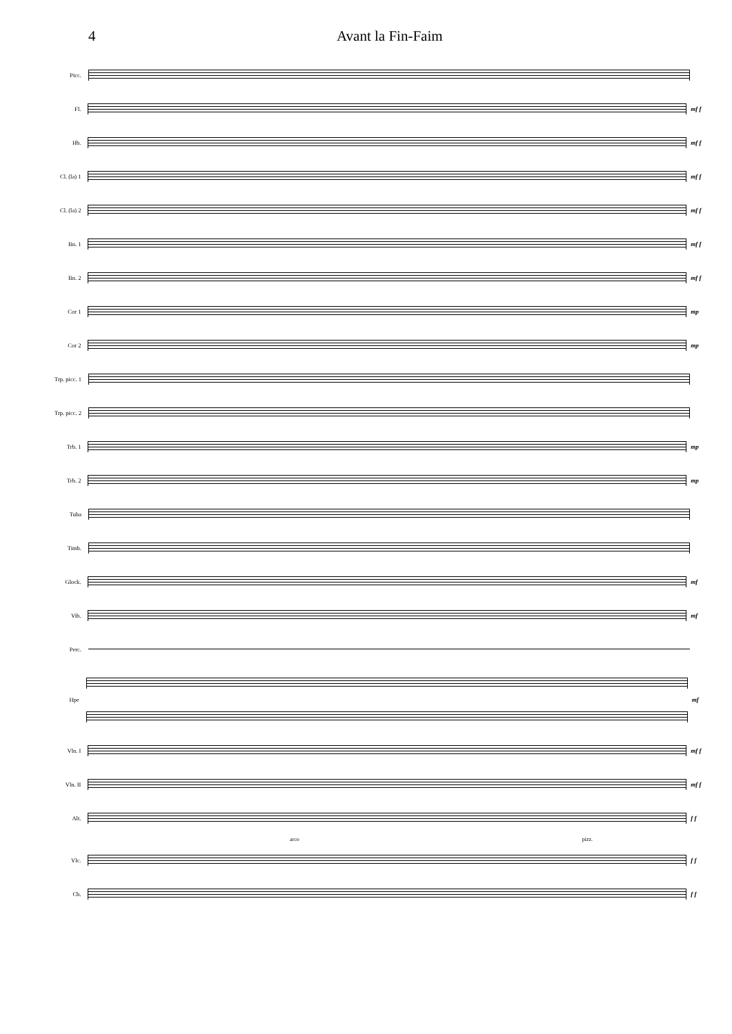4 Avant la Fin-Faim
Picc.
Fl. mf f
Hb. mf f
Cl. (la) 1 mf f
Cl. (la) 2 mf f
Bn. 1 mf f
Bn. 2 mf f
Cor 1 mp
Cor 2 mp
Trp. picc. 1
Trp. picc. 2
Trb. 1 mp
Trb. 2 mp
Tuba
Timb.
Glock. mf
Vib. mf
Perc.
Hpe mf
Vln. I mf f
Vln. II mf f
Alt. f f
arco pizz.
Vlc. f f
Cb. f f